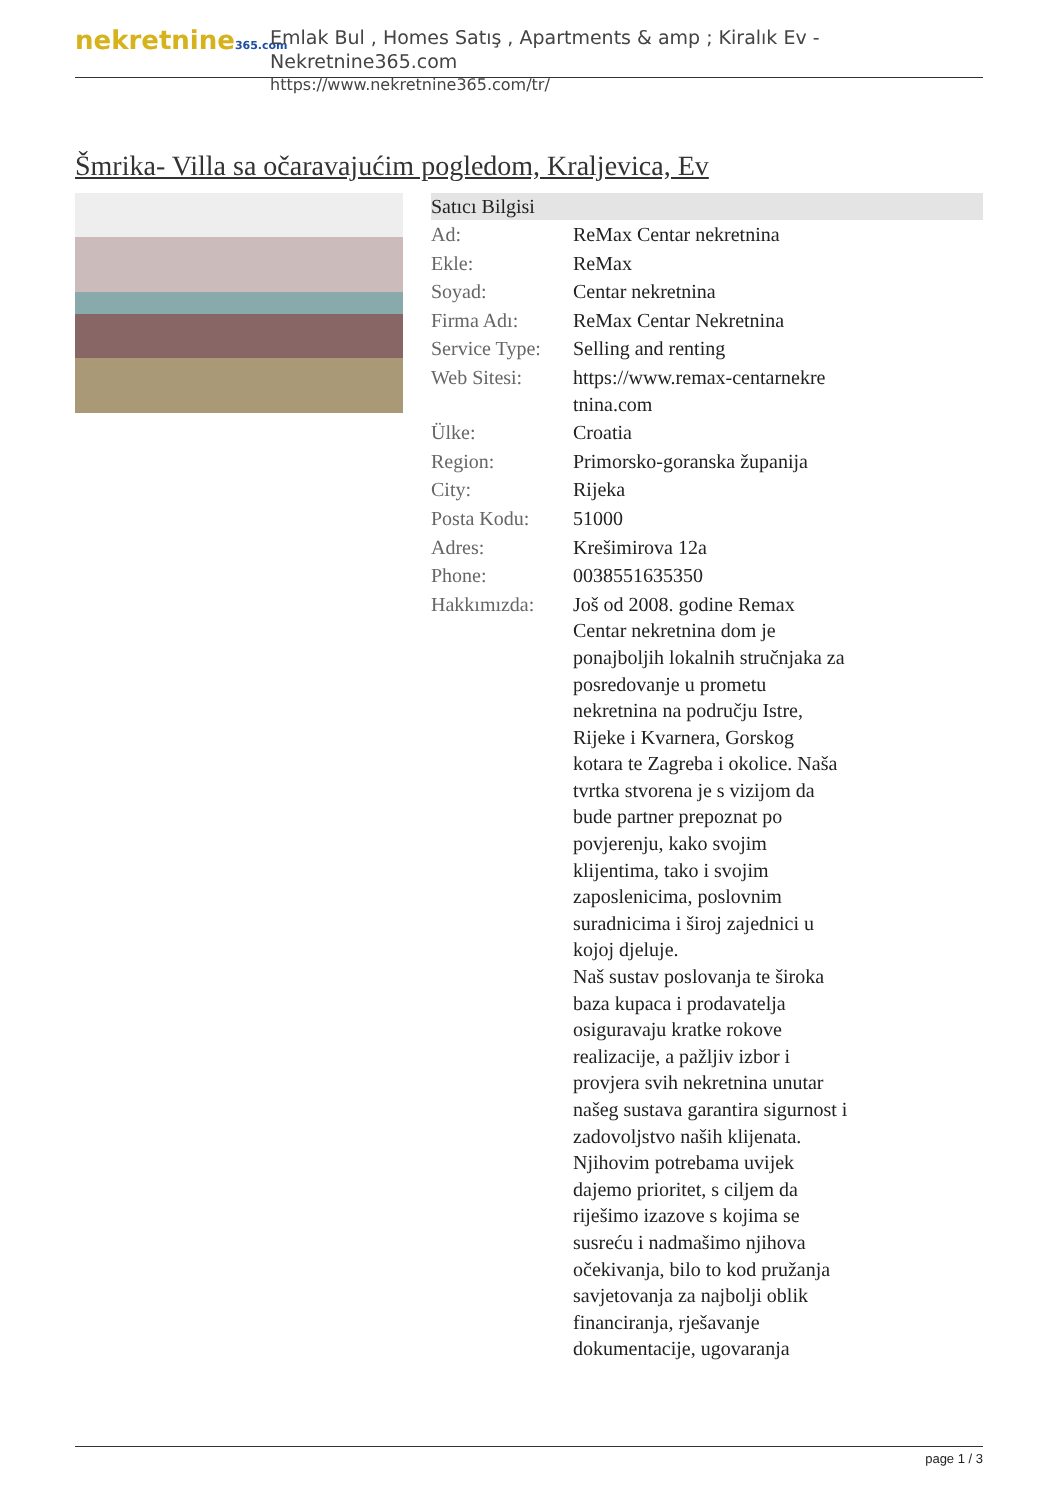nekretnine365.com
Emlak Bul , Homes Satış , Apartments & amp ; Kiralık Ev - Nekretnine365.com
https://www.nekretnine365.com/tr/
Šmrika- Villa sa očaravajućim pogledom, Kraljevica, Ev
| Satıcı Bilgisi | |
| --- | --- |
| Ad: | ReMax Centar nekretnina |
| Ekle: | ReMax |
| Soyad: | Centar nekretnina |
| Firma Adı: | ReMax Centar Nekretnina |
| Service Type: | Selling and renting |
| Web Sitesi: | https://www.remax-centarnekre tnina.com |
| Ülke: | Croatia |
| Region: | Primorsko-goranska županija |
| City: | Rijeka |
| Posta Kodu: | 51000 |
| Adres: | Krešimirova 12a |
| Phone: | 0038551635350 |
| Hakkımızda: | Još od 2008. godine Remax Centar nekretnina dom je ponajboljih lokalnih stručnjaka za posredovanje u prometu nekretnina na području Istre, Rijeke i Kvarnera, Gorskog kotara te Zagreba i okolice. Naša tvrtka stvorena je s vizijom da bude partner prepoznat po povjerenju, kako svojim klijentima, tako i svojim zaposlenicima, poslovnim suradnicima i široj zajednici u kojoj djeluje. Naš sustav poslovanja te široka baza kupaca i prodavatelja osiguravaju kratke rokove realizacije, a pažljiv izbor i provjera svih nekretnina unutar našeg sustava garantira sigurnost i zadovoljstvo naših klijenata. Njihovim potrebama uvijek dajemo prioritet, s ciljem da riješimo izazove s kojima se susreću i nadmašimo njihova očekivanja, bilo to kod pružanja savjetovanja za najbolji oblik financiranja, rješavanje dokumentacije, ugovaranja |
page 1 / 3